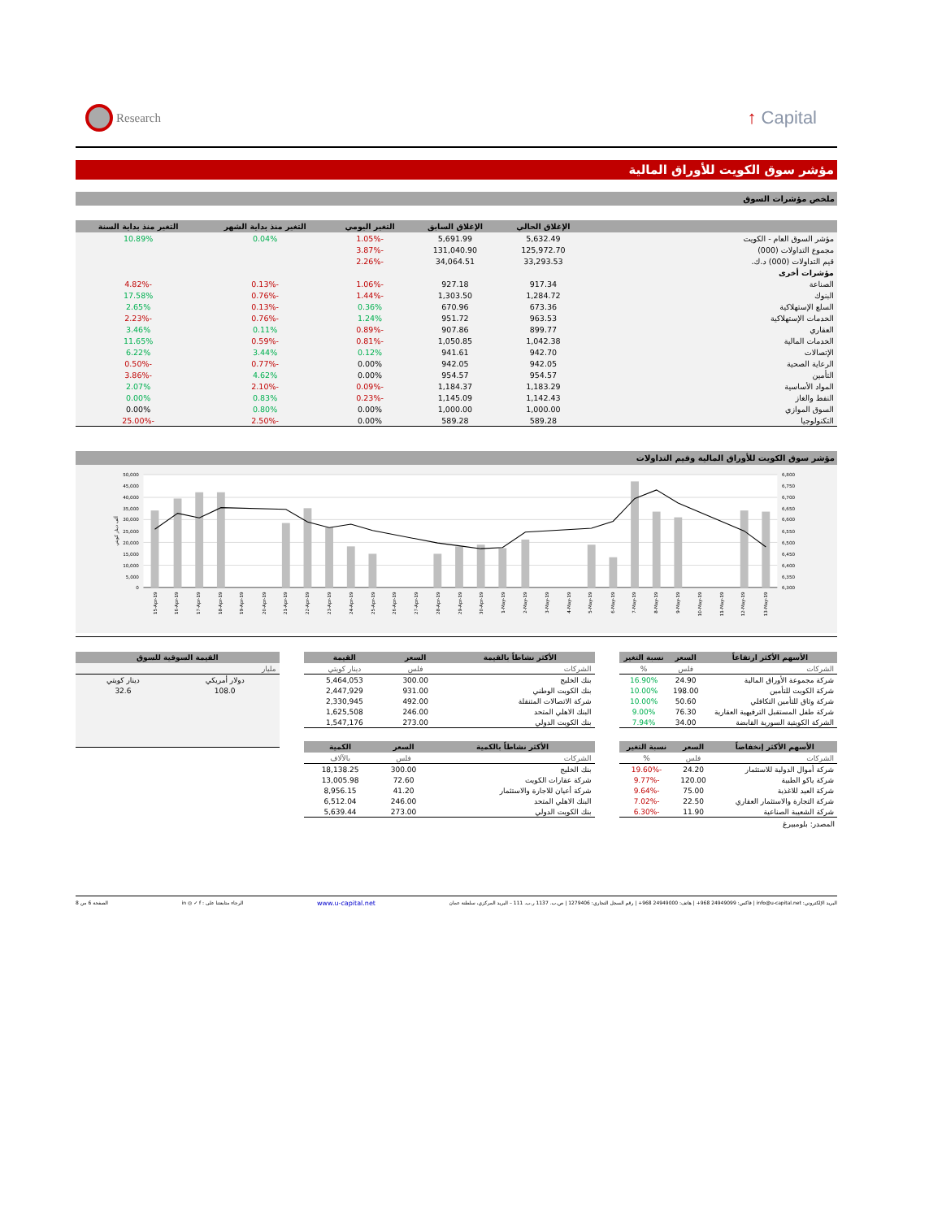Research
↑ Capital
مؤشر سوق الكويت للأوراق المالية
ملخص مؤشرات السوق
| | الإغلاق الحالي | الإغلاق السابق | التغير اليومي | التغير منذ بداية الشهر | التغير منذ بداية السنة |
| --- | --- | --- | --- | --- | --- |
| مؤشر السوق العام - الكويت | 5,632.49 | 5,691.99 | -1.05% | 0.04% | 10.89% |
| مجموع التداولات (000) | 125,972.70 | 131,040.90 | -3.87% | | |
| قيم التداولات (000) د.ك. | 33,293.53 | 34,064.51 | -2.26% | | |
| مؤشرات أخرى | | | | | |
| الصناعة | 917.34 | 927.18 | -1.06% | -0.13% | -4.82% |
| البنوك | 1,284.72 | 1,303.50 | -1.44% | -0.76% | 17.58% |
| السلع الإستهلاكية | 673.36 | 670.96 | 0.36% | -0.13% | 2.65% |
| الخدمات الإستهلاكية | 963.53 | 951.72 | 1.24% | -0.76% | -2.23% |
| العقاري | 899.77 | 907.86 | -0.89% | 0.11% | 3.46% |
| الخدمات المالية | 1,042.38 | 1,050.85 | -0.81% | -0.59% | 11.65% |
| الإتصالات | 942.70 | 941.61 | 0.12% | 3.44% | 6.22% |
| الرعاية الصحية | 942.05 | 942.05 | 0.00% | -0.77% | -0.50% |
| التأمين | 954.57 | 954.57 | 0.00% | 4.62% | -3.86% |
| المواد الأساسية | 1,183.29 | 1,184.37 | -0.09% | -2.10% | 2.07% |
| النفط والغاز | 1,142.43 | 1,145.09 | -0.23% | 0.83% | 0.00% |
| السوق الموازي | 1,000.00 | 1,000.00 | 0.00% | 0.80% | 0.00% |
| التكنولوجيا | 589.28 | 589.28 | 0.00% | -2.50% | -25.00% |
مؤشر سوق الكويت للأوراق المالية وقيم التداولات
50,000
45,000
40,000
35,000
30,000
25,000
20,000
15,000
10,000
5,000
0
6,800
6,750
6,700
6,650
6,600
6,550
6,500
6,450
6,400
6,350
6,300
ألف دينار كويتي
15-Apr-19
16-Apr-19
17-Apr-19
18-Apr-19
19-Apr-19
20-Apr-19
21-Apr-19
22-Apr-19
23-Apr-19
24-Apr-19
25-Apr-19
26-Apr-19
27-Apr-19
28-Apr-19
29-Apr-19
30-Apr-19
1-May-19
2-May-19
3-May-19
4-May-19
5-May-19
6-May-19
7-May-19
8-May-19
9-May-19
10-May-19
11-May-19
12-May-19
13-May-19
| الأسهم الأكثر ارتفاعاً | السعر | نسبة التغير |
| --- | --- | --- |
| الشركات | فلس | % |
| شركة مجموعة الأوراق المالية | 24.90 | 16.90% |
| شركة الكويت للتأمين | 198.00 | 10.00% |
| شركة وثاق للتأمين التكافلي | 50.60 | 10.00% |
| شركة طفل المستقبل الترفيهية العقارية | 76.30 | 9.00% |
| الشركة الكويتية السورية القابضة | 34.00 | 7.94% |
| الأسهم الأكثر إنخفاضاً | السعر | نسبة التغير |
| --- | --- | --- |
| الشركات | فلس | % |
| شركة أموال الدولية للاستثمار | 24.20 | -19.60% |
| شركة ياكو الطبية | 120.00 | -9.77% |
| شركة العيد للاغذية | 75.00 | -9.64% |
| شركة التجارة والاستثمار العقاري | 22.50 | -7.02% |
| شركة الشعيبة الصناعية | 11.90 | -6.30% |
المصدر: بلومبيرغ
| الأكثر نشاطاً بالقيمة | السعر | القيمة |
| --- | --- | --- |
| الشركات | فلس | دينار كويتي |
| بنك الخليج | 300.00 | 5,464,053 |
| بنك الكويت الوطني | 931.00 | 2,447,929 |
| شركة الاتصالات المتنقلة | 492.00 | 2,330,945 |
| البنك الاهلي المتحد | 246.00 | 1,625,508 |
| بنك الكويت الدولي | 273.00 | 1,547,176 |
| الأكثر نشاطاً بالكمية | السعر | الكمية |
| --- | --- | --- |
| الشركات | فلس | بالآلاف |
| بنك الخليج | 300.00 | 18,138.25 |
| شركة عقارات الكويت | 72.60 | 13,005.98 |
| شركة أعيان للاجارة والاستثمار | 41.20 | 8,956.15 |
| البنك الاهلي المتحد | 246.00 | 6,512.04 |
| بنك الكويت الدولي | 273.00 | 5,639.44 |
| القيمة السوقية للسوق | |
| --- | --- |
| مليار | |
| دولار أمريكي | دينار كويتي |
| 108.0 | 32.6 |
البريد الإلكتروني: info@u-capital.net | فاكس: 24949099 968+ | هاتف: 24949000 968+ | رقم السجل التجاري: 1279406 | ص.ب. 1137 ر.ب. 111 – البريد المركزي، سلطنة عمان www.u-capital.net الرجاء متابعتنا على : in ◎ ✓ f الصفحة 6 من 8